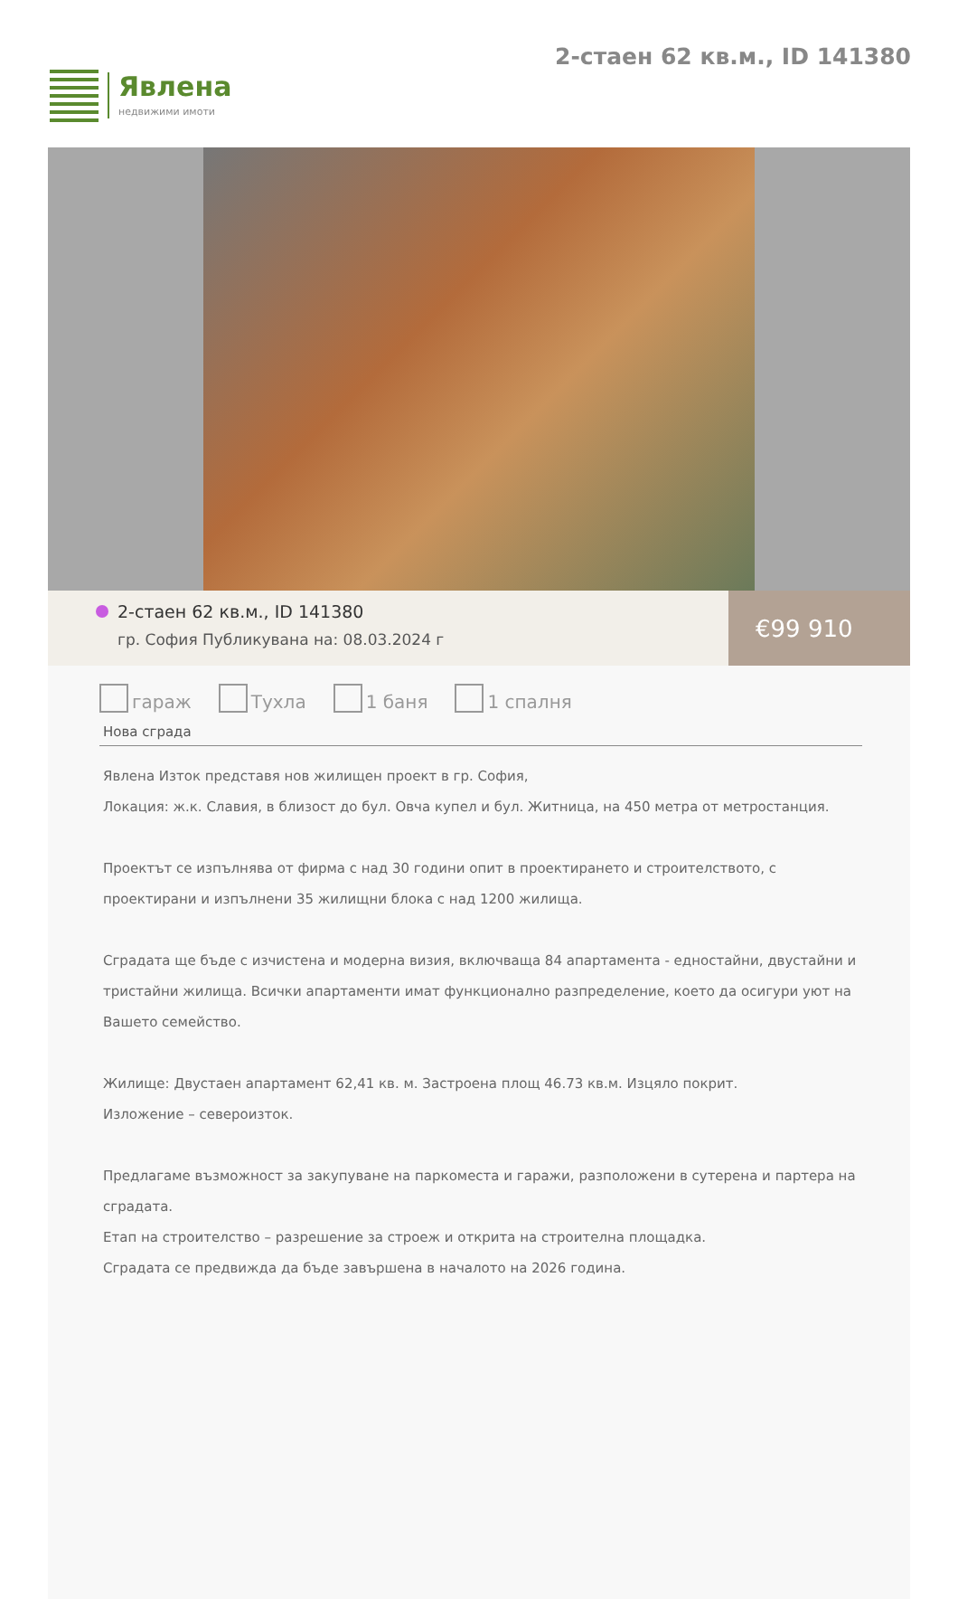Явлена
недвижими имоти
2-стаен 62 кв.м., ID 141380
2-стаен 62 кв.м., ID 141380
гр. София Публикувана на: 08.03.2024 г
€99 910
гараж Тухла 1 баня 1 спалня
Нова сграда
Явлена Изток представя нов жилищен проект в гр. София,
Локация: ж.к. Славия, в близост до бул. Овча купел и бул. Житница, на 450 метра от метростанция.
Проектът се изпълнява от фирма с над 30 години опит в проектирането и строителството, с проектирани и изпълнени 35 жилищни блока с над 1200 жилища.
Сградата ще бъде с изчистена и модерна визия, включваща 84 апартамента - едностайни, двустайни и тристайни жилища. Всички апартаменти имат функционално разпределение, което да осигури уют на Вашето семейство.
Жилище: Двустаен апартамент 62,41 кв. м. Застроена площ 46.73 кв.м. Изцяло покрит.
Изложение – североизток.
Предлагаме възможност за закупуване на паркоместа и гаражи, разположени в сутерена и партера на сградата.
Етап на строителство – разрешение за строеж и открита на строителна площадка.
Сградата се предвижда да бъде завършена в началото на 2026 година.